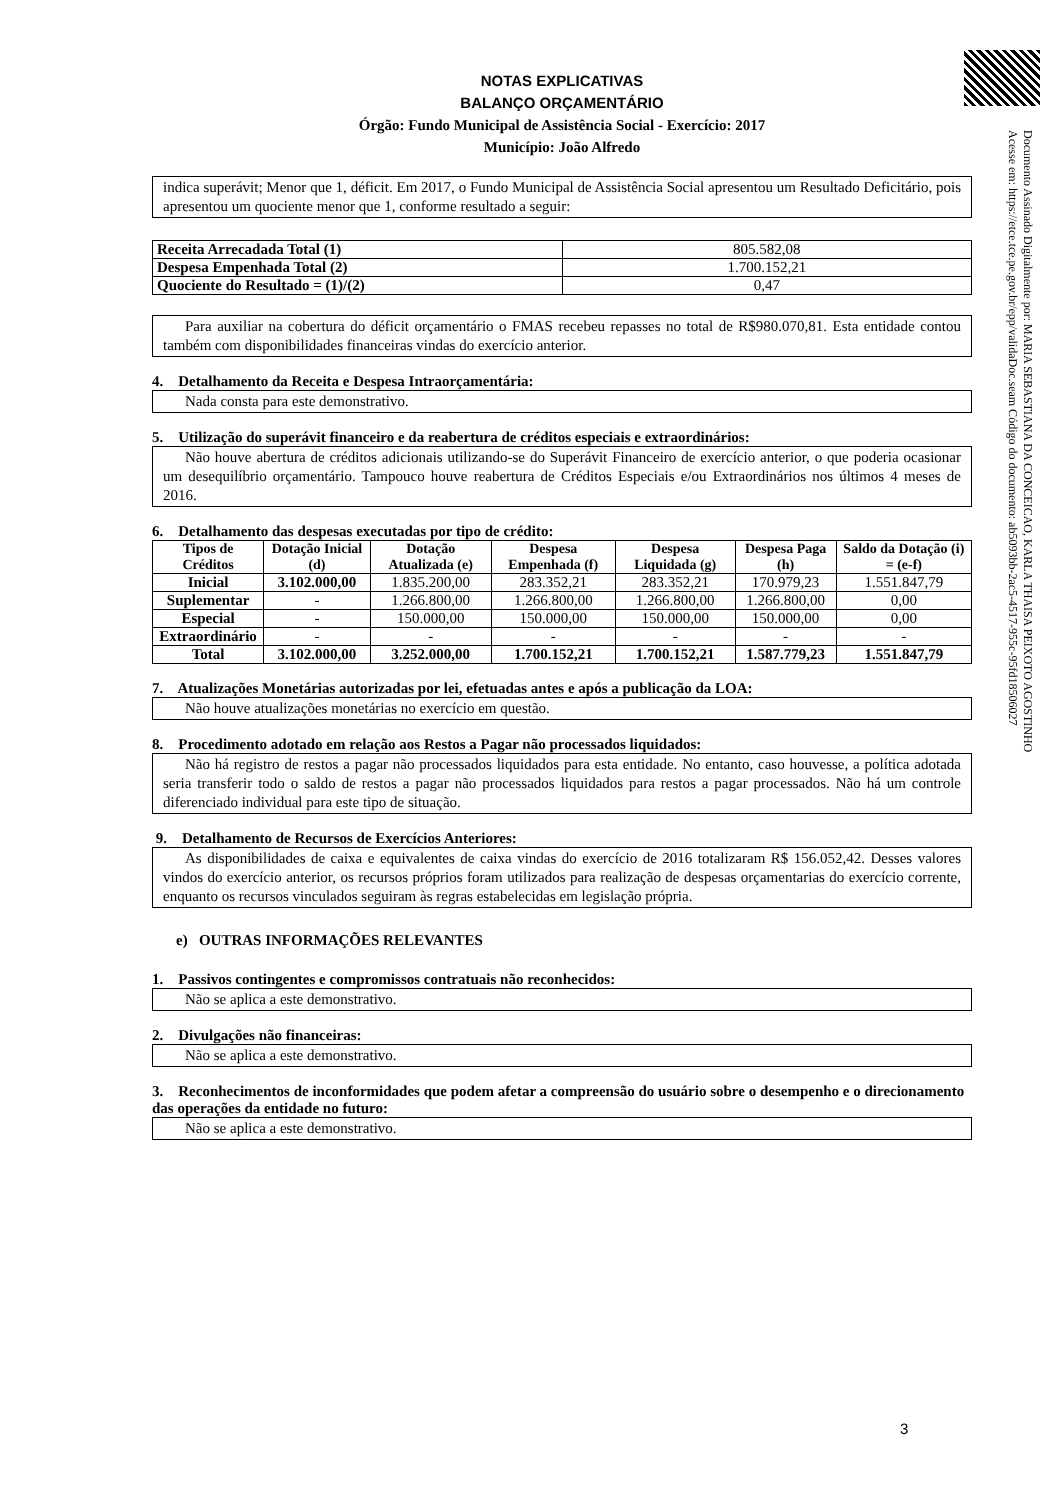Documento Assinado Digitalmente por: MARIA SEBASTIANA DA CONCEICAO, KARLA THAISA PEIXOTO AGOSTINHO
Acesse em: https://etce.tce.pe.gov.br/epp/validaDoc.seam Código do documento: ab5093bb-2ac5-4517-955c-95fd18506027
NOTAS EXPLICATIVAS
BALANÇO ORÇAMENTÁRIO
Órgão: Fundo Municipal de Assistência Social - Exercício: 2017
Município: João Alfredo
indica superávit; Menor que 1, déficit. Em 2017, o Fundo Municipal de Assistência Social apresentou um Resultado Deficitário, pois apresentou um quociente menor que 1, conforme resultado a seguir:
| Receita Arrecadada Total (1) | 805.582,08 |
| Despesa Empenhada Total (2) | 1.700.152,21 |
| Quociente do Resultado = (1)/(2) | 0,47 |
Para auxiliar na cobertura do déficit orçamentário o FMAS recebeu repasses no total de R$980.070,81. Esta entidade contou também com disponibilidades financeiras vindas do exercício anterior.
4. Detalhamento da Receita e Despesa Intraorçamentária:
Nada consta para este demonstrativo.
5. Utilização do superávit financeiro e da reabertura de créditos especiais e extraordinários:
Não houve abertura de créditos adicionais utilizando-se do Superávit Financeiro de exercício anterior, o que poderia ocasionar um desequilíbrio orçamentário. Tampouco houve reabertura de Créditos Especiais e/ou Extraordinários nos últimos 4 meses de 2016.
6. Detalhamento das despesas executadas por tipo de crédito:
| Tipos de Créditos | Dotação Inicial (d) | Dotação Atualizada (e) | Despesa Empenhada (f) | Despesa Liquidada (g) | Despesa Paga (h) | Saldo da Dotação (i) = (e-f) |
| --- | --- | --- | --- | --- | --- | --- |
| Inicial | 3.102.000,00 | 1.835.200,00 | 283.352,21 | 283.352,21 | 170.979,23 | 1.551.847,79 |
| Suplementar | - | 1.266.800,00 | 1.266.800,00 | 1.266.800,00 | 1.266.800,00 | 0,00 |
| Especial | - | 150.000,00 | 150.000,00 | 150.000,00 | 150.000,00 | 0,00 |
| Extraordinário | - | - | - | - | - | - |
| Total | 3.102.000,00 | 3.252.000,00 | 1.700.152,21 | 1.700.152,21 | 1.587.779,23 | 1.551.847,79 |
7. Atualizações Monetárias autorizadas por lei, efetuadas antes e após a publicação da LOA:
Não houve atualizações monetárias no exercício em questão.
8. Procedimento adotado em relação aos Restos a Pagar não processados liquidados:
Não há registro de restos a pagar não processados liquidados para esta entidade. No entanto, caso houvesse, a política adotada seria transferir todo o saldo de restos a pagar não processados liquidados para restos a pagar processados. Não há um controle diferenciado individual para este tipo de situação.
9. Detalhamento de Recursos de Exercícios Anteriores:
As disponibilidades de caixa e equivalentes de caixa vindas do exercício de 2016 totalizaram R$ 156.052,42. Desses valores vindos do exercício anterior, os recursos próprios foram utilizados para realização de despesas orçamentarias do exercício corrente, enquanto os recursos vinculados seguiram às regras estabelecidas em legislação própria.
e) OUTRAS INFORMAÇÕES RELEVANTES
1. Passivos contingentes e compromissos contratuais não reconhecidos:
Não se aplica a este demonstrativo.
2. Divulgações não financeiras:
Não se aplica a este demonstrativo.
3. Reconhecimentos de inconformidades que podem afetar a compreensão do usuário sobre o desempenho e o direcionamento das operações da entidade no futuro:
Não se aplica a este demonstrativo.
3